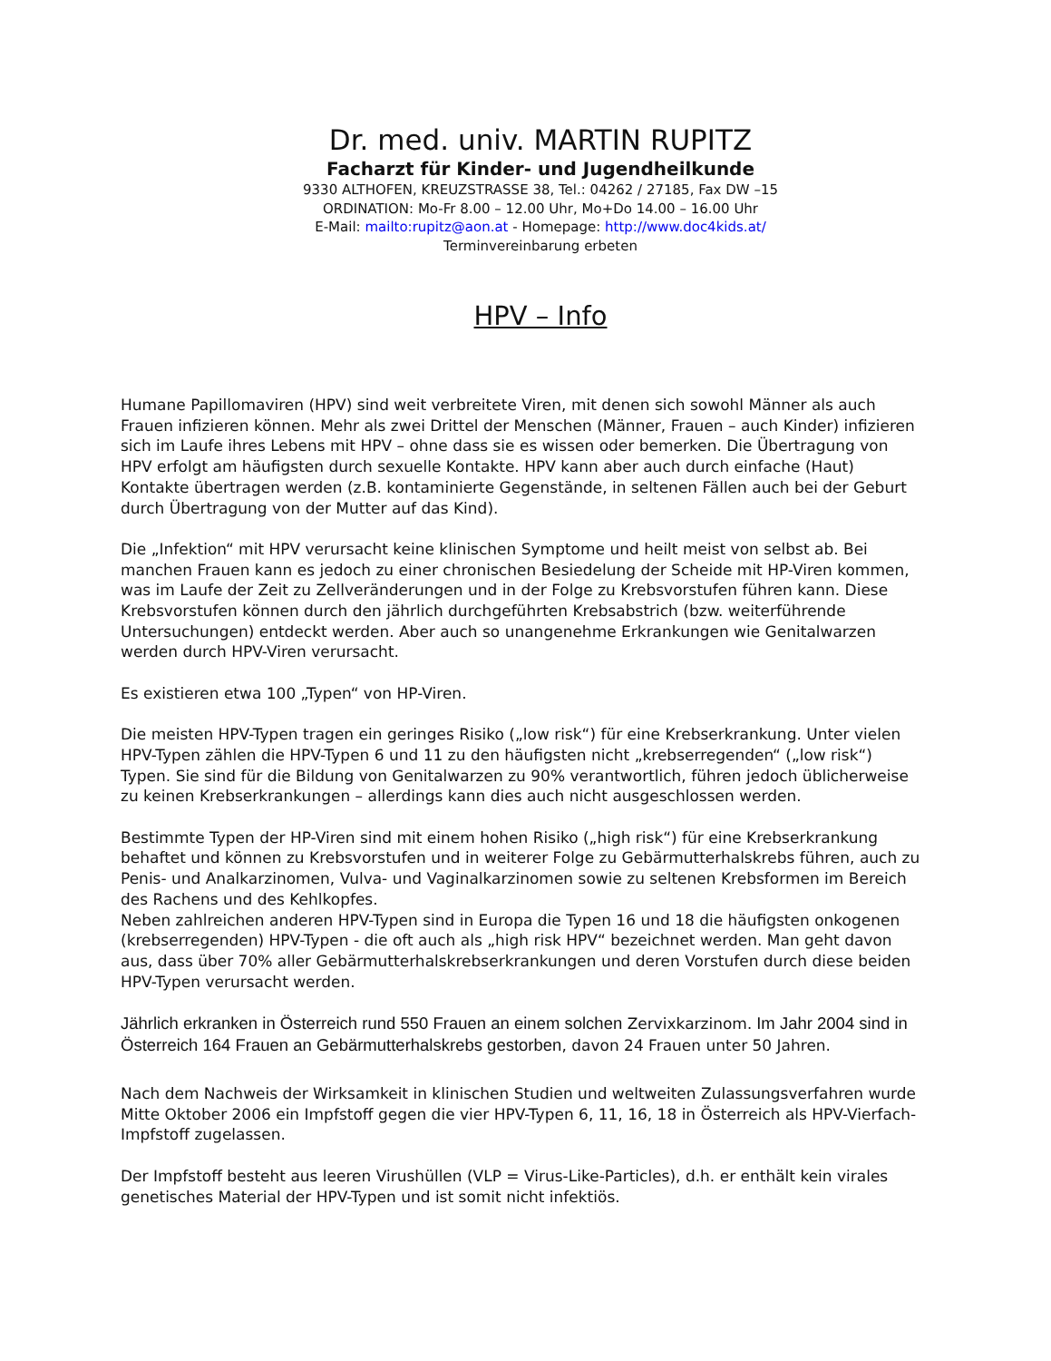Dr. med. univ. MARTIN RUPITZ
Facharzt für Kinder- und Jugendheilkunde
9330 ALTHOFEN, KREUZSTRASSE 38, Tel.: 04262 / 27185, Fax DW –15
ORDINATION: Mo-Fr 8.00 – 12.00 Uhr, Mo+Do 14.00 – 16.00 Uhr
E-Mail: mailto:rupitz@aon.at - Homepage: http://www.doc4kids.at/
Terminvereinbarung erbeten
HPV – Info
Humane Papillomaviren (HPV) sind weit verbreitete Viren, mit denen sich sowohl Männer als auch Frauen infizieren können. Mehr als zwei Drittel der Menschen (Männer, Frauen – auch Kinder) infizieren sich im Laufe ihres Lebens mit HPV – ohne dass sie es wissen oder bemerken. Die Übertragung von HPV erfolgt am häufigsten durch sexuelle Kontakte. HPV kann aber auch durch einfache (Haut) Kontakte übertragen werden (z.B. kontaminierte Gegenstände, in seltenen Fällen auch bei der Geburt durch Übertragung von der Mutter auf das Kind).
Die „Infektion“ mit HPV verursacht keine klinischen Symptome und heilt meist von selbst ab. Bei manchen Frauen kann es jedoch zu einer chronischen Besiedelung der Scheide mit HP-Viren kommen, was im Laufe der Zeit zu Zellveränderungen und in der Folge zu Krebsvorstufen führen kann. Diese Krebsvorstufen können durch den jährlich durchgeführten Krebsabstrich (bzw. weiterführende Untersuchungen) entdeckt werden. Aber auch so unangenehme Erkrankungen wie Genitalwarzen werden durch HPV-Viren verursacht.
Es existieren etwa 100 „Typen“ von HP-Viren.
Die meisten HPV-Typen tragen ein geringes Risiko („low risk“) für eine Krebserkrankung. Unter vielen HPV-Typen zählen die HPV-Typen 6 und 11 zu den häufigsten nicht „krebserregenden“ („low risk“) Typen. Sie sind für die Bildung von Genitalwarzen zu 90% verantwortlich, führen jedoch üblicherweise zu keinen Krebserkrankungen – allerdings kann dies auch nicht ausgeschlossen werden.
Bestimmte Typen der HP-Viren sind mit einem hohen Risiko („high risk“) für eine Krebserkrankung behaftet und können zu Krebsvorstufen und in weiterer Folge zu Gebärmutterhalskrebs führen, auch zu Penis- und Analkarzinomen, Vulva- und Vaginalkarzinomen sowie zu seltenen Krebsformen im Bereich des Rachens und des Kehlkopfes.
Neben zahlreichen anderen HPV-Typen sind in Europa die Typen 16 und 18 die häufigsten onkogenen (krebserregenden) HPV-Typen - die oft auch als „high risk HPV“ bezeichnet werden. Man geht davon aus, dass über 70% aller Gebärmutterhalskrebserkrankungen und deren Vorstufen durch diese beiden HPV-Typen verursacht werden.
Jährlich erkranken in Österreich rund 550 Frauen an einem solchen Zervixkarzinom. Im Jahr 2004 sind in Österreich 164 Frauen an Gebärmutterhalskrebs gestorben, davon 24 Frauen unter 50 Jahren.
Nach dem Nachweis der Wirksamkeit in klinischen Studien und weltweiten Zulassungsverfahren wurde Mitte Oktober 2006 ein Impfstoff gegen die vier HPV-Typen 6, 11, 16, 18 in Österreich als HPV-Vierfach-Impfstoff zugelassen.
Der Impfstoff besteht aus leeren Virushüllen (VLP = Virus-Like-Particles), d.h. er enthält kein virales genetisches Material der HPV-Typen und ist somit nicht infektiös.